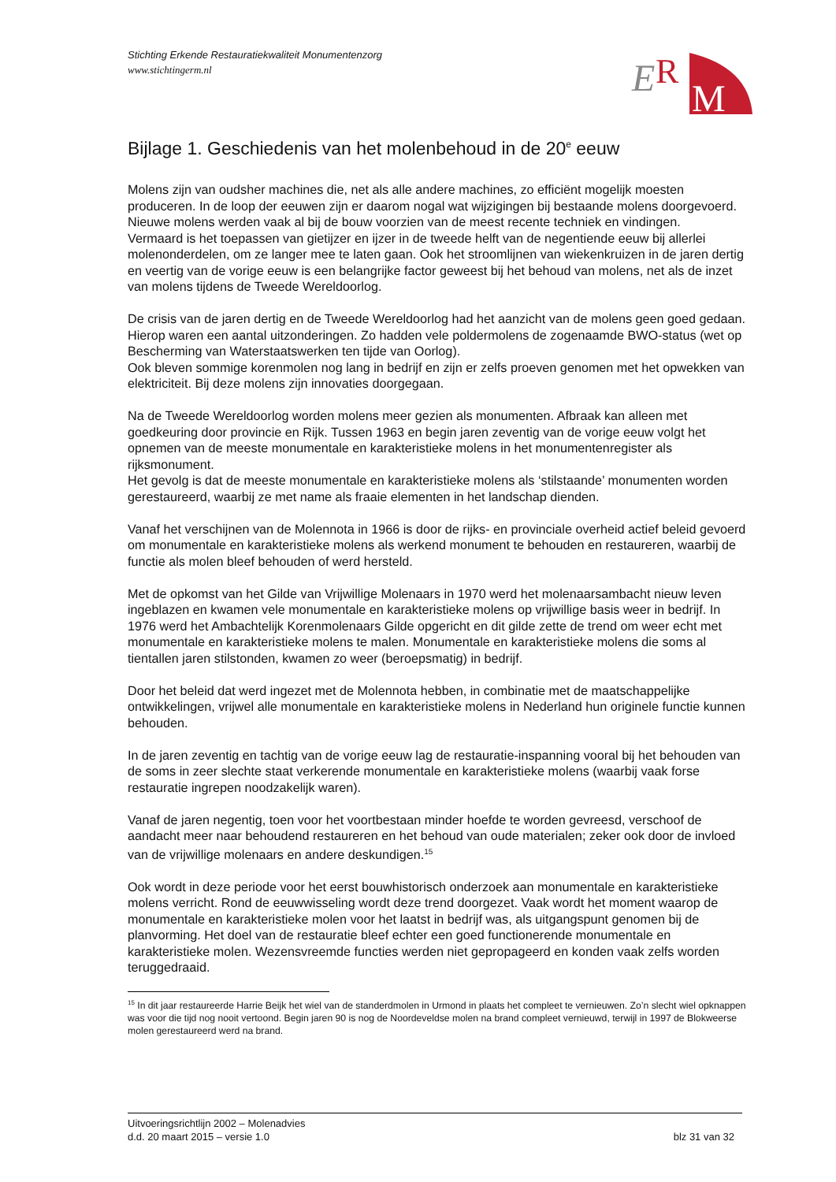Stichting Erkende Restauratiekwaliteit Monumentenzorg
www.stichtingerm.nl
E
R
M
Bijlage 1. Geschiedenis van het molenbehoud in de 20<sup>e</sup> eeuw
Molens zijn van oudsher machines die, net als alle andere machines, zo efficiënt mogelijk moesten produceren. In de loop der eeuwen zijn er daarom nogal wat wijzigingen bij bestaande molens doorgevoerd. Nieuwe molens werden vaak al bij de bouw voorzien van de meest recente techniek en vindingen.
Vermaard is het toepassen van gietijzer en ijzer in de tweede helft van de negentiende eeuw bij allerlei molenonderdelen, om ze langer mee te laten gaan. Ook het stroomlijnen van wiekenkruizen in de jaren dertig en veertig van de vorige eeuw is een belangrijke factor geweest bij het behoud van molens, net als de inzet van molens tijdens de Tweede Wereldoorlog.
De crisis van de jaren dertig en de Tweede Wereldoorlog had het aanzicht van de molens geen goed gedaan. Hierop waren een aantal uitzonderingen. Zo hadden vele poldermolens de zogenaamde BWO-status (wet op Bescherming van Waterstaatswerken ten tijde van Oorlog).
Ook bleven sommige korenmolen nog lang in bedrijf en zijn er zelfs proeven genomen met het opwekken van elektriciteit. Bij deze molens zijn innovaties doorgegaan.
Na de Tweede Wereldoorlog worden molens meer gezien als monumenten. Afbraak kan alleen met goedkeuring door provincie en Rijk. Tussen 1963 en begin jaren zeventig van de vorige eeuw volgt het opnemen van de meeste monumentale en karakteristieke molens in het monumentenregister als rijksmonument.
Het gevolg is dat de meeste monumentale en karakteristieke molens als ‘stilstaande’ monumenten worden gerestaureerd, waarbij ze met name als fraaie elementen in het landschap dienden.
Vanaf het verschijnen van de Molennota in 1966 is door de rijks- en provinciale overheid actief beleid gevoerd om monumentale en karakteristieke molens als werkend monument te behouden en restaureren, waarbij de functie als molen bleef behouden of werd hersteld.
Met de opkomst van het Gilde van Vrijwillige Molenaars in 1970 werd het molenaarsambacht nieuw leven ingeblazen en kwamen vele monumentale en karakteristieke molens op vrijwillige basis weer in bedrijf. In 1976 werd het Ambachtelijk Korenmolenaars Gilde opgericht en dit gilde zette de trend om weer echt met monumentale en karakteristieke molens te malen. Monumentale en karakteristieke molens die soms al tientallen jaren stilstonden, kwamen zo weer (beroepsmatig) in bedrijf.
Door het beleid dat werd ingezet met de Molennota hebben, in combinatie met de maatschappelijke ontwikkelingen, vrijwel alle monumentale en karakteristieke molens in Nederland hun originele functie kunnen behouden.
In de jaren zeventig en tachtig van de vorige eeuw lag de restauratie-inspanning vooral bij het behouden van de soms in zeer slechte staat verkerende monumentale en karakteristieke molens (waarbij vaak forse restauratie ingrepen noodzakelijk waren).
Vanaf de jaren negentig, toen voor het voortbestaan minder hoefde te worden gevreesd, verschoof de aandacht meer naar behoudend restaureren en het behoud van oude materialen; zeker ook door de invloed van de vrijwillige molenaars en andere deskundigen.<sup>15</sup>
Ook wordt in deze periode voor het eerst bouwhistorisch onderzoek aan monumentale en karakteristieke molens verricht. Rond de eeuwwisseling wordt deze trend doorgezet. Vaak wordt het moment waarop de monumentale en karakteristieke molen voor het laatst in bedrijf was, als uitgangspunt genomen bij de planvorming. Het doel van de restauratie bleef echter een goed functionerende monumentale en karakteristieke molen. Wezensvreemde functies werden niet gepropageerd en konden vaak zelfs worden teruggedraaid.
<sup>15</sup> In dit jaar restaureerde Harrie Beijk het wiel van de standerdmolen in Urmond in plaats het compleet te vernieuwen. Zo’n slecht wiel opknappen was voor die tijd nog nooit vertoond. Begin jaren 90 is nog de Noordeveldse molen na brand compleet vernieuwd, terwijl in 1997 de Blokweerse molen gerestaureerd werd na brand.
Uitvoeringsrichtlijn 2002 – Molenadvies
d.d. 20 maart 2015 – versie 1.0 blz 31 van 32